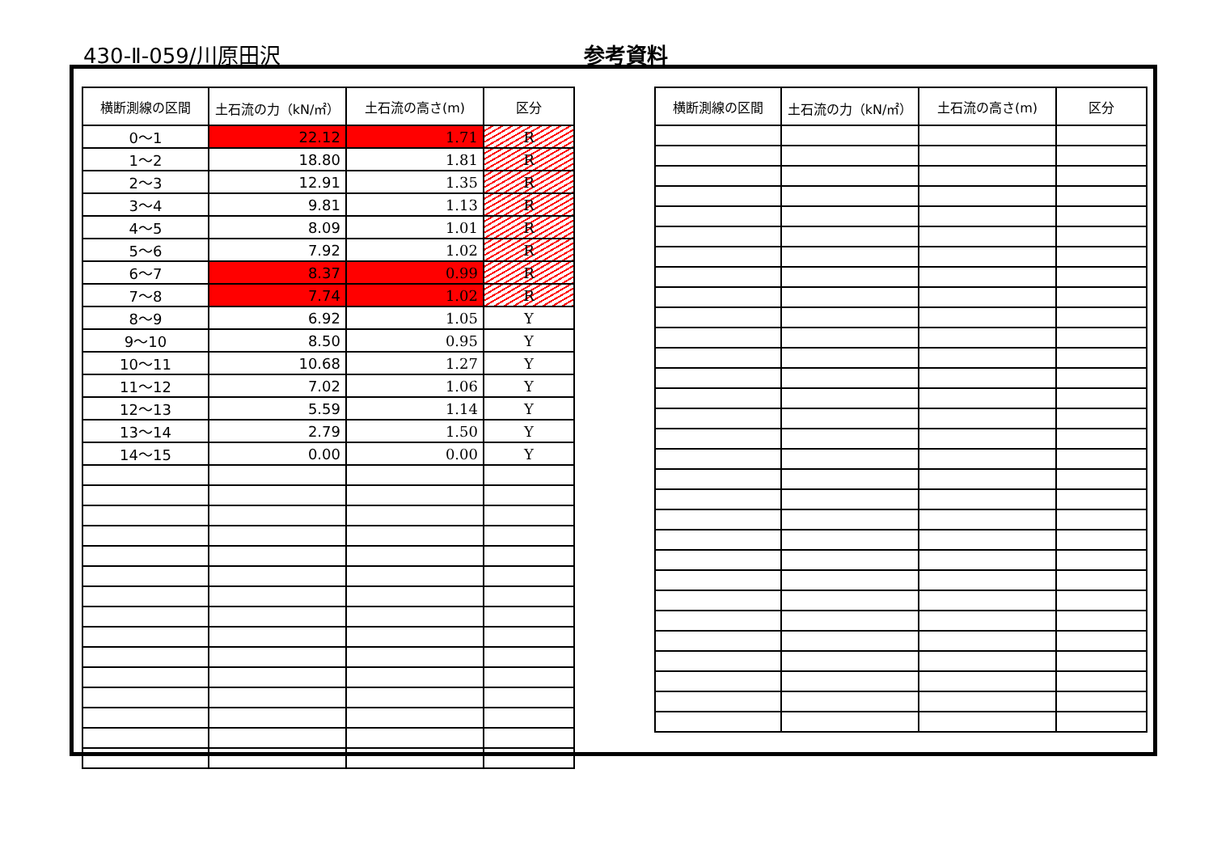430-Ⅱ-059/川原田沢 参考資料
| 横断測線の区間 | 土石流の力（kN/㎡） | 土石流の高さ(m) | 区分 |
| --- | --- | --- | --- |
| 0～1 | 22.12 | 1.71 | R |
| 1～2 | 18.80 | 1.81 | R |
| 2～3 | 12.91 | 1.35 | R |
| 3～4 | 9.81 | 1.13 | R |
| 4～5 | 8.09 | 1.01 | R |
| 5～6 | 7.92 | 1.02 | R |
| 6～7 | 8.37 | 0.99 | R |
| 7～8 | 7.74 | 1.02 | R |
| 8～9 | 6.92 | 1.05 | Y |
| 9～10 | 8.50 | 0.95 | Y |
| 10～11 | 10.68 | 1.27 | Y |
| 11～12 | 7.02 | 1.06 | Y |
| 12～13 | 5.59 | 1.14 | Y |
| 13～14 | 2.79 | 1.50 | Y |
| 14～15 | 0.00 | 0.00 | Y |
| 横断測線の区間 | 土石流の力（kN/㎡） | 土石流の高さ(m) | 区分 |
| --- | --- | --- | --- |